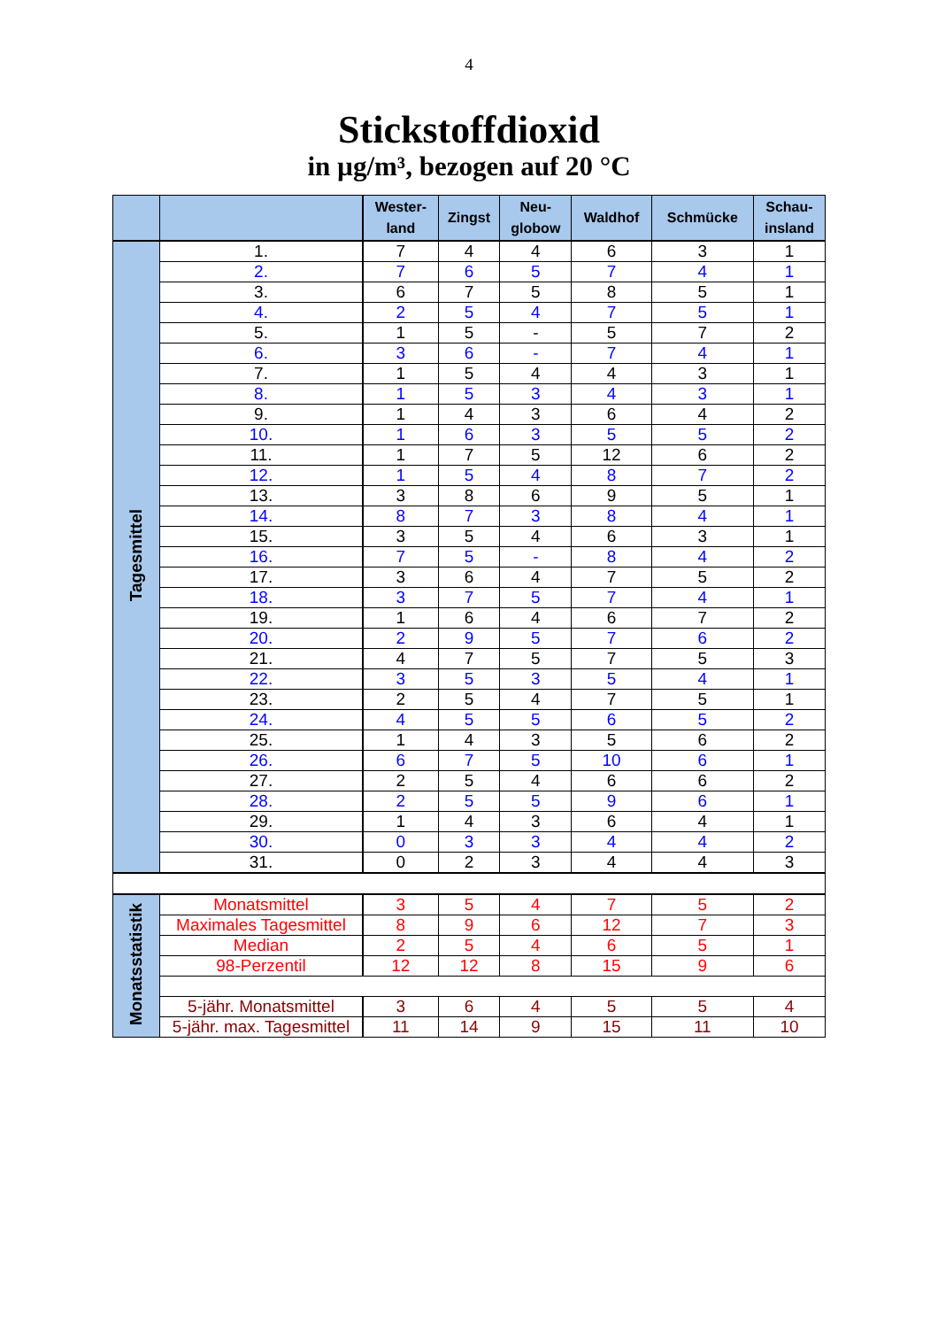4
Stickstoffdioxid
in µg/m³, bezogen auf 20 °C
| | | Wester- land | Zingst | Neu- globow | Waldhof | Schmücke | Schau- insland |
| --- | --- | --- | --- | --- | --- | --- | --- |
| Tagesmittel | 1. | 7 | 4 | 4 | 6 | 3 | 1 |
| | 2. | 7 | 6 | 5 | 7 | 4 | 1 |
| | 3. | 6 | 7 | 5 | 8 | 5 | 1 |
| | 4. | 2 | 5 | 4 | 7 | 5 | 1 |
| | 5. | 1 | 5 | - | 5 | 7 | 2 |
| | 6. | 3 | 6 | - | 7 | 4 | 1 |
| | 7. | 1 | 5 | 4 | 4 | 3 | 1 |
| | 8. | 1 | 5 | 3 | 4 | 3 | 1 |
| | 9. | 1 | 4 | 3 | 6 | 4 | 2 |
| | 10. | 1 | 6 | 3 | 5 | 5 | 2 |
| | 11. | 1 | 7 | 5 | 12 | 6 | 2 |
| | 12. | 1 | 5 | 4 | 8 | 7 | 2 |
| | 13. | 3 | 8 | 6 | 9 | 5 | 1 |
| | 14. | 8 | 7 | 3 | 8 | 4 | 1 |
| | 15. | 3 | 5 | 4 | 6 | 3 | 1 |
| | 16. | 7 | 5 | - | 8 | 4 | 2 |
| | 17. | 3 | 6 | 4 | 7 | 5 | 2 |
| | 18. | 3 | 7 | 5 | 7 | 4 | 1 |
| | 19. | 1 | 6 | 4 | 6 | 7 | 2 |
| | 20. | 2 | 9 | 5 | 7 | 6 | 2 |
| | 21. | 4 | 7 | 5 | 7 | 5 | 3 |
| | 22. | 3 | 5 | 3 | 5 | 4 | 1 |
| | 23. | 2 | 5 | 4 | 7 | 5 | 1 |
| | 24. | 4 | 5 | 5 | 6 | 5 | 2 |
| | 25. | 1 | 4 | 3 | 5 | 6 | 2 |
| | 26. | 6 | 7 | 5 | 10 | 6 | 1 |
| | 27. | 2 | 5 | 4 | 6 | 6 | 2 |
| | 28. | 2 | 5 | 5 | 9 | 6 | 1 |
| | 29. | 1 | 4 | 3 | 6 | 4 | 1 |
| | 30. | 0 | 3 | 3 | 4 | 4 | 2 |
| | 31. | 0 | 2 | 3 | 4 | 4 | 3 |
| Monatsstatistik | Monatsmittel | 3 | 5 | 4 | 7 | 5 | 2 |
| | Maximales Tagesmittel | 8 | 9 | 6 | 12 | 7 | 3 |
| | Median | 2 | 5 | 4 | 6 | 5 | 1 |
| | 98-Perzentil | 12 | 12 | 8 | 15 | 9 | 6 |
| | 5-jähr. Monatsmittel | 3 | 6 | 4 | 5 | 5 | 4 |
| | 5-jähr. max. Tagesmittel | 11 | 14 | 9 | 15 | 11 | 10 |